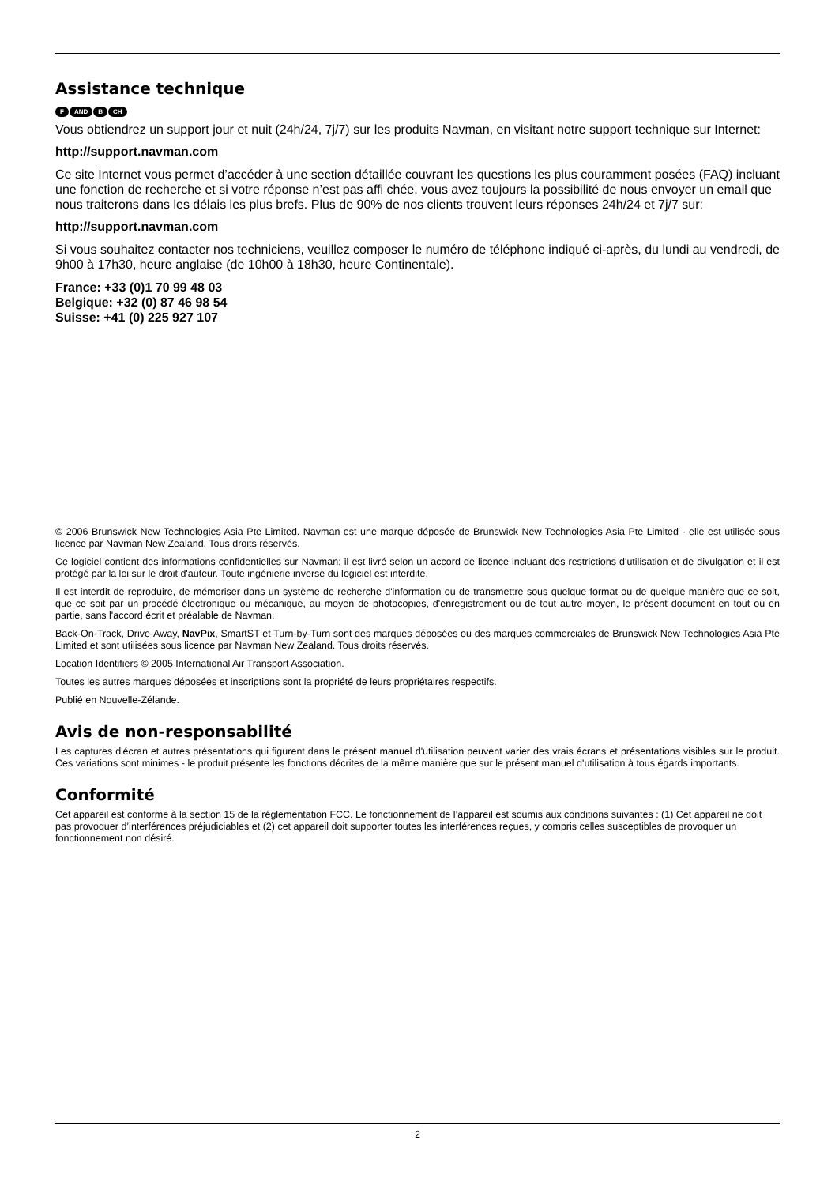Assistance technique
F AND B CH
Vous obtiendrez un support jour et nuit (24h/24, 7j/7) sur les produits Navman, en visitant notre support technique sur Internet:
http://support.navman.com
Ce site Internet vous permet d’accéder à une section détaillée couvrant les questions les plus couramment posées (FAQ) incluant une fonction de recherche et si votre réponse n’est pas affi chée, vous avez toujours la possibilité de nous envoyer un email que nous traiterons dans les délais les plus brefs. Plus de 90% de nos clients trouvent leurs réponses 24h/24 et 7j/7 sur:
http://support.navman.com
Si vous souhaitez contacter nos techniciens, veuillez composer le numéro de téléphone indiqué ci-après, du lundi au vendredi, de 9h00 à 17h30, heure anglaise (de 10h00 à 18h30, heure Continentale).
France: +33 (0)1 70 99 48 03
Belgique: +32 (0) 87 46 98 54
Suisse: +41 (0) 225 927 107
© 2006 Brunswick New Technologies Asia Pte Limited. Navman est une marque déposée de Brunswick New Technologies Asia Pte Limited - elle est utilisée sous licence par Navman New Zealand. Tous droits réservés.
Ce logiciel contient des informations confidentielles sur Navman; il est livré selon un accord de licence incluant des restrictions d'utilisation et de divulgation et il est protégé par la loi sur le droit d'auteur. Toute ingénierie inverse du logiciel est interdite.
Il est interdit de reproduire, de mémoriser dans un système de recherche d'information ou de transmettre sous quelque format ou de quelque manière que ce soit, que ce soit par un procédé électronique ou mécanique, au moyen de photocopies, d'enregistrement ou de tout autre moyen, le présent document en tout ou en partie, sans l'accord écrit et préalable de Navman.
Back-On-Track, Drive-Away, NavPix, SmartST et Turn-by-Turn sont des marques déposées ou des marques commerciales de Brunswick New Technologies Asia Pte Limited et sont utilisées sous licence par Navman New Zealand. Tous droits réservés.
Location Identifiers © 2005 International Air Transport Association.
Toutes les autres marques déposées et inscriptions sont la propriété de leurs propriétaires respectifs.
Publié en Nouvelle-Zélande.
Avis de non-responsabilité
Les captures d'écran et autres présentations qui figurent dans le présent manuel d'utilisation peuvent varier des vrais écrans et présentations visibles sur le produit. Ces variations sont minimes - le produit présente les fonctions décrites de la même manière que sur le présent manuel d'utilisation à tous égards importants.
Conformité
Cet appareil est conforme à la section 15 de la réglementation FCC. Le fonctionnement de l’appareil est soumis aux conditions suivantes : (1) Cet appareil ne doit pas provoquer d’interférences préjudiciables et (2) cet appareil doit supporter toutes les interférences reçues, y compris celles susceptibles de provoquer un fonctionnement non désiré.
2